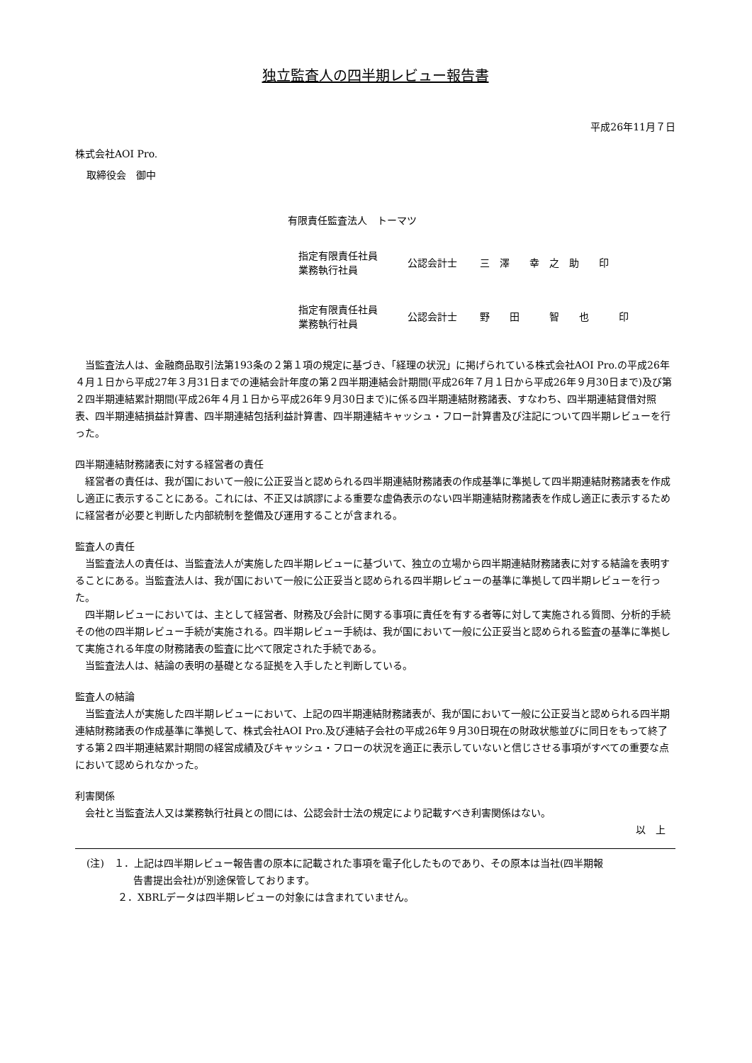独立監査人の四半期レビュー報告書
平成26年11月７日
株式会社AOI Pro.
取締役会　御中
有限責任監査法人　トーマツ
| 指定有限責任社員 業務執行社員 | 公認会計士 | 三 澤 幸 之 助 印 |
| 指定有限責任社員 業務執行社員 | 公認会計士 | 野 田 智 也 印 |
当監査法人は、金融商品取引法第193条の２第１項の規定に基づき、「経理の状況」に掲げられている株式会社AOI Pro.の平成26年４月１日から平成27年３月31日までの連結会計年度の第２四半期連結会計期間(平成26年７月１日から平成26年９月30日まで)及び第２四半期連結累計期間(平成26年４月１日から平成26年９月30日まで)に係る四半期連結財務諸表、すなわち、四半期連結貸借対照表、四半期連結損益計算書、四半期連結包括利益計算書、四半期連結キャッシュ・フロー計算書及び注記について四半期レビューを行った。
四半期連結財務諸表に対する経営者の責任
経営者の責任は、我が国において一般に公正妥当と認められる四半期連結財務諸表の作成基準に準拠して四半期連結財務諸表を作成し適正に表示することにある。これには、不正又は誤謬による重要な虚偽表示のない四半期連結財務諸表を作成し適正に表示するために経営者が必要と判断した内部統制を整備及び運用することが含まれる。
監査人の責任
当監査法人の責任は、当監査法人が実施した四半期レビューに基づいて、独立の立場から四半期連結財務諸表に対する結論を表明することにある。当監査法人は、我が国において一般に公正妥当と認められる四半期レビューの基準に準拠して四半期レビューを行った。
四半期レビューにおいては、主として経営者、財務及び会計に関する事項に責任を有する者等に対して実施される質問、分析的手続その他の四半期レビュー手続が実施される。四半期レビュー手続は、我が国において一般に公正妥当と認められる監査の基準に準拠して実施される年度の財務諸表の監査に比べて限定された手続である。
当監査法人は、結論の表明の基礎となる証拠を入手したと判断している。
監査人の結論
当監査法人が実施した四半期レビューにおいて、上記の四半期連結財務諸表が、我が国において一般に公正妥当と認められる四半期連結財務諸表の作成基準に準拠して、株式会社AOI Pro.及び連結子会社の平成26年９月30日現在の財政状態並びに同日をもって終了する第２四半期連結累計期間の経営成績及びキャッシュ・フローの状況を適正に表示していないと信じさせる事項がすべての重要な点において認められなかった。
利害関係
会社と当監査法人又は業務執行社員との間には、公認会計士法の規定により記載すべき利害関係はない。
以　上
(注)　１．上記は四半期レビュー報告書の原本に記載された事項を電子化したものであり、その原本は当社(四半期報
告書提出会社)が別途保管しております。
２．XBRLデータは四半期レビューの対象には含まれていません。